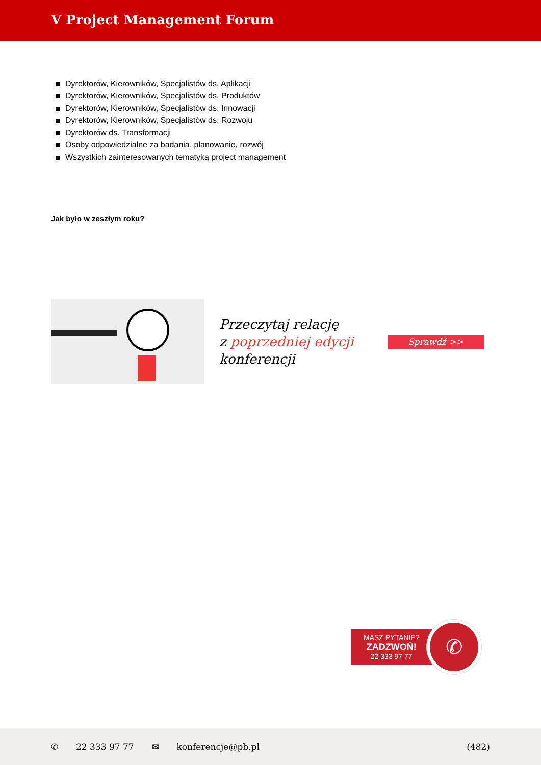V Project Management Forum
Dyrektorów, Kierowników, Specjalistów ds. Aplikacji
Dyrektorów, Kierowników, Specjalistów ds. Produktów
Dyrektorów, Kierowników, Specjalistów ds. Innowacji
Dyrektorów, Kierowników, Specjalistów ds. Rozwoju
Dyrektorów ds. Transformacji
Osoby odpowiedzialne za badania, planowanie, rozwój
Wszystkich zainteresowanych tematyką project management
Jak było w zeszłym roku?
Przeczytaj relację
z poprzedniej edycji
konferencji
Sprawdź >>
MASZ PYTANIE?
ZADZWOŃ!
22 333 97 77
✆
✆ 22 333 97 77 ✉ konferencje@pb.pl (482)